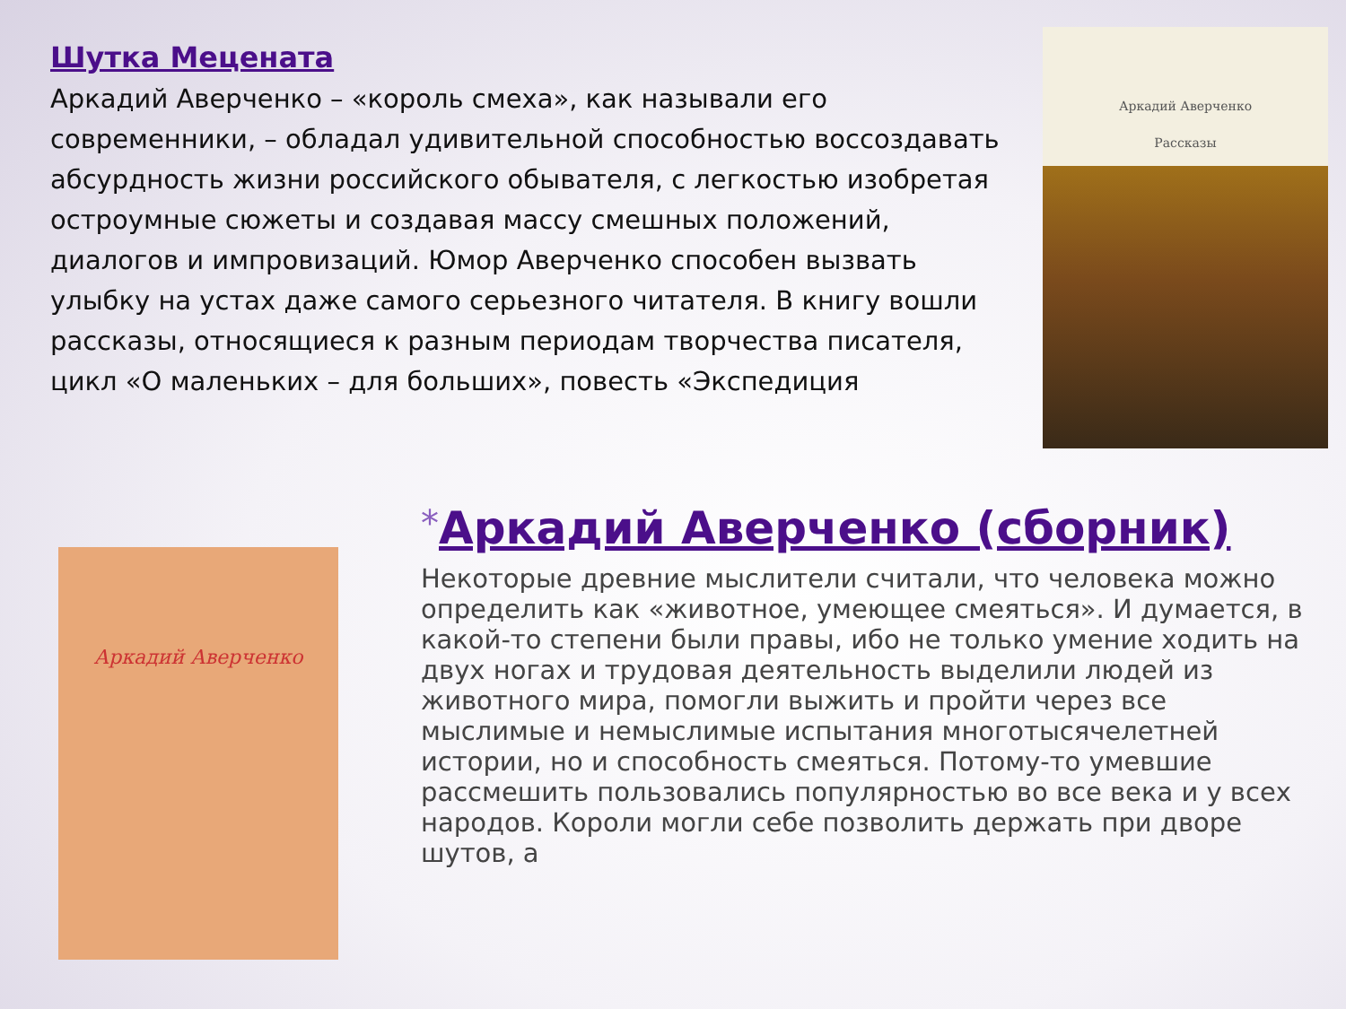Шутка Мецената
Аркадий Аверченко – «король смеха», как называли его современники, – обладал удивительной способностью воссоздавать абсурдность жизни российского обывателя, с легкостью изобретая остроумные сюжеты и создавая массу смешных положений, диалогов и импровизаций. Юмор Аверченко способен вызвать улыбку на устах даже самого серьезного читателя. В книгу вошли рассказы, относящиеся к разным периодам творчества писателя, цикл «О маленьких – для больших», повесть «Экспедиция
Аркадий Аверченко
Рассказы
Аркадий Аверченко
*Аркадий Аверченко (сборник)
Некоторые древние мыслители считали, что человека можно определить как «животное, умеющее смеяться». И думается, в какой-то степени были правы, ибо не только умение ходить на двух ногах и трудовая деятельность выделили людей из животного мира, помогли выжить и пройти через все мыслимые и немыслимые испытания многотысячелетней истории, но и способность смеяться. Потому-то умевшие рассмешить пользовались популярностью во все века и у всех народов. Короли могли себе позволить держать при дворе шутов, а